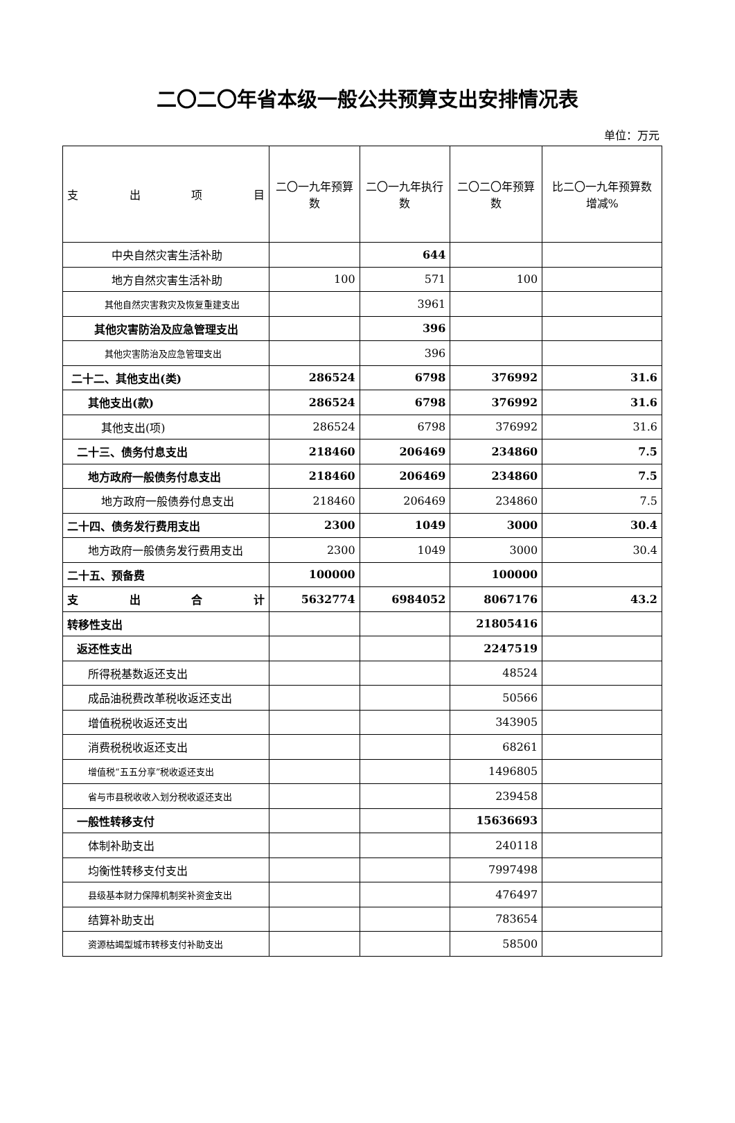二〇二〇年省本级一般公共预算支出安排情况表
单位：万元
| 支 出 项 目 | 二〇一九年预算数 | 二〇一九年执行数 | 二〇二〇年预算数 | 比二〇一九年预算数增减% |
| --- | --- | --- | --- | --- |
| 中央自然灾害生活补助 | | 644 | | |
| 地方自然灾害生活补助 | 100 | 571 | 100 | |
| 其他自然灾害救灾及恢复重建支出 | | 3961 | | |
| 其他灾害防治及应急管理支出 | | 396 | | |
| 其他灾害防治及应急管理支出 | | 396 | | |
| 二十二、其他支出(类) | 286524 | 6798 | 376992 | 31.6 |
| 其他支出(款) | 286524 | 6798 | 376992 | 31.6 |
| 其他支出(项) | 286524 | 6798 | 376992 | 31.6 |
| 二十三、债务付息支出 | 218460 | 206469 | 234860 | 7.5 |
| 地方政府一般债务付息支出 | 218460 | 206469 | 234860 | 7.5 |
| 地方政府一般债券付息支出 | 218460 | 206469 | 234860 | 7.5 |
| 二十四、债务发行费用支出 | 2300 | 1049 | 3000 | 30.4 |
| 地方政府一般债务发行费用支出 | 2300 | 1049 | 3000 | 30.4 |
| 二十五、预备费 | 100000 | | 100000 | |
| 支 出 合 计 | 5632774 | 6984052 | 8067176 | 43.2 |
| 转移性支出 | | | 21805416 | |
| 返还性支出 | | | 2247519 | |
| 所得税基数返还支出 | | | 48524 | |
| 成品油税费改革税收返还支出 | | | 50566 | |
| 增值税税收返还支出 | | | 343905 | |
| 消费税税收返还支出 | | | 68261 | |
| 增值税“五五分享”税收返还支出 | | | 1496805 | |
| 省与市县税收收入划分税收返还支出 | | | 239458 | |
| 一般性转移支付 | | | 15636693 | |
| 体制补助支出 | | | 240118 | |
| 均衡性转移支付支出 | | | 7997498 | |
| 县级基本财力保障机制奖补资金支出 | | | 476497 | |
| 结算补助支出 | | | 783654 | |
| 资源枯竭型城市转移支付补助支出 | | | 58500 | |